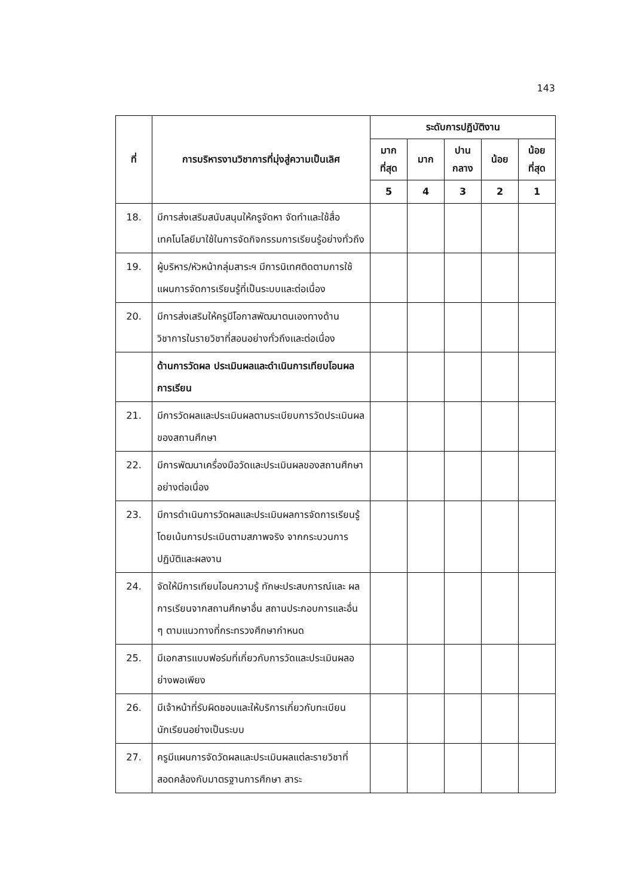143
| ที่ | การบริหารงานวิชาการที่มุ่งสู่ความเป็นเลิศ | ระดับการปฏิบัติงาน | | | | |
| --- | --- | --- | --- | --- | --- | --- |
| | | มาก ที่สุด | มาก | ปาน กลาง | น้อย | น้อย ที่สุด |
| | | 5 | 4 | 3 | 2 | 1 |
| 18. | มีการส่งเสริมสนับสนุนให้ครูจัดหา จัดทำและใช้สื่อเทคโนโลยีมาใช้ในการจัดกิจกรรมการเรียนรู้อย่างทั่วถึง | | | | | |
| 19. | ผู้บริหาร/หัวหน้ากลุ่มสาระฯ มีการนิเทศติดตามการใช้แผนการจัดการเรียนรู้ที่เป็นระบบและต่อเนื่อง | | | | | |
| 20. | มีการส่งเสริมให้ครูมีโอกาสพัฒนาตนเองทางด้านวิชาการในรายวิชาที่สอนอย่างทั่วถึงและต่อเนื่อง | | | | | |
| | ด้านการวัดผล ประเมินผลและดำเนินการเทียบโอนผลการเรียน | | | | | |
| 21. | มีการวัดผลและประเมินผลตามระเบียบการวัดประเมินผลของสถานศึกษา | | | | | |
| 22. | มีการพัฒนาเครื่องมือวัดและประเมินผลของสถานศึกษาอย่างต่อเนื่อง | | | | | |
| 23. | มีการดำเนินการวัดผลและประเมินผลการจัดการเรียนรู้ โดยเน้นการประเมินตามสภาพจริง จากกระบวนการปฏิบัติและผลงาน | | | | | |
| 24. | จัดให้มีการเทียบโอนความรู้ ทักษะประสบการณ์และ ผลการเรียนจากสถานศึกษาอื่น สถานประกอบการและอื่น ๆ ตามแนวทางที่กระทรวงศึกษากำหนด | | | | | |
| 25. | มีเอกสารแบบฟอร์มที่เกี่ยวกับการวัดและประเมินผลอย่างพอเพียง | | | | | |
| 26. | มีเจ้าหน้าที่รับผิดชอบและให้บริการเกี่ยวกับทะเบียนนักเรียนอย่างเป็นระบบ | | | | | |
| 27. | ครูมีแผนการจัดวัดผลและประเมินผลแต่ละรายวิชาที่สอดคล้องกับมาตรฐานการศึกษา สาระ | | | | | |